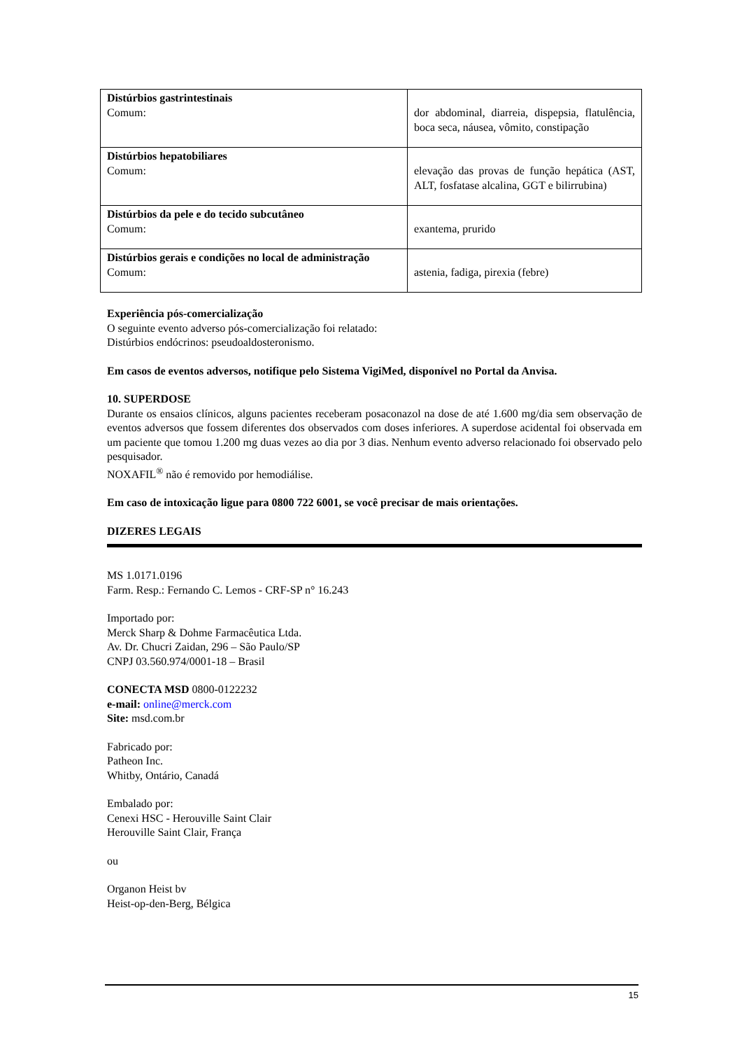| Distúrbios gastrintestinais Comum: | dor abdominal, diarreia, dispepsia, flatulência, boca seca, náusea, vômito, constipação |
| Distúrbios hepatobiliares Comum: | elevação das provas de função hepática (AST, ALT, fosfatase alcalina, GGT e bilirrubina) |
| Distúrbios da pele e do tecido subcutâneo Comum: | exantema, prurido |
| Distúrbios gerais e condições no local de administração Comum: | astenia, fadiga, pirexia (febre) |
Experiência pós-comercialização
O seguinte evento adverso pós-comercialização foi relatado:
Distúrbios endócrinos: pseudoaldosteronismo.
Em casos de eventos adversos, notifique pelo Sistema VigiMed, disponível no Portal da Anvisa.
10. SUPERDOSE
Durante os ensaios clínicos, alguns pacientes receberam posaconazol na dose de até 1.600 mg/dia sem observação de eventos adversos que fossem diferentes dos observados com doses inferiores. A superdose acidental foi observada em um paciente que tomou 1.200 mg duas vezes ao dia por 3 dias. Nenhum evento adverso relacionado foi observado pelo pesquisador.
NOXAFIL<sup>®</sup> não é removido por hemodiálise.
Em caso de intoxicação ligue para 0800 722 6001, se você precisar de mais orientações.
DIZERES LEGAIS
MS 1.0171.0196
Farm. Resp.: Fernando C. Lemos - CRF-SP n° 16.243
Importado por:
Merck Sharp & Dohme Farmacêutica Ltda.
Av. Dr. Chucri Zaidan, 296 – São Paulo/SP
CNPJ 03.560.974/0001-18 – Brasil
CONECTA MSD 0800-0122232
e-mail: online@merck.com
Site: msd.com.br
Fabricado por:
Patheon Inc.
Whitby, Ontário, Canadá
Embalado por:
Cenexi HSC - Herouville Saint Clair
Herouville Saint Clair, França
ou
Organon Heist bv
Heist-op-den-Berg, Bélgica
15